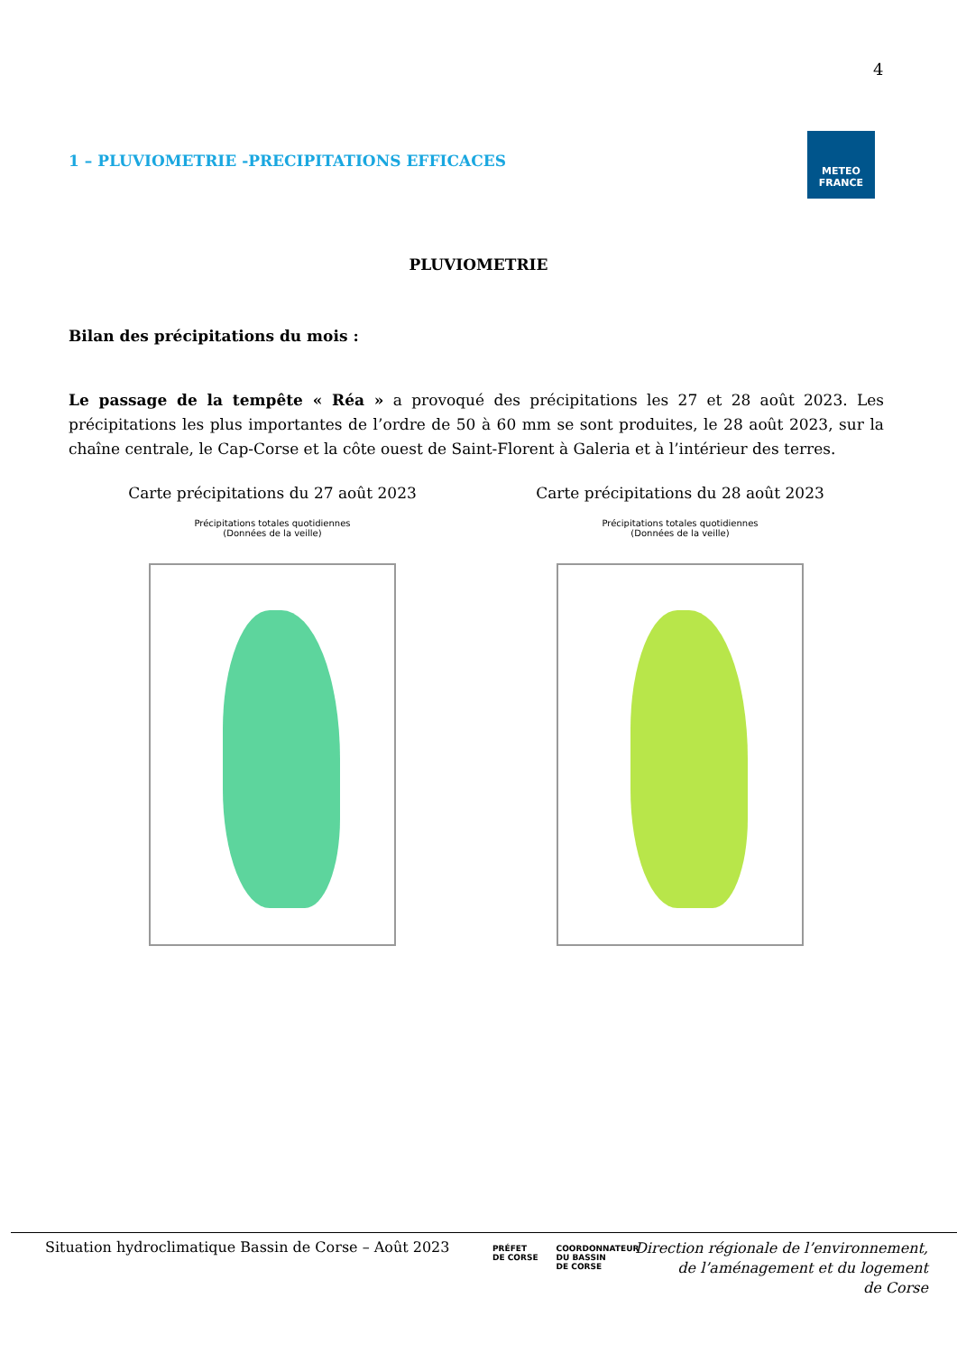4
1 – PLUVIOMETRIE -PRECIPITATIONS EFFICACES
METEO
FRANCE
PLUVIOMETRIE
Bilan des précipitations du mois :
Le passage de la tempête « Réa » a provoqué des précipitations les 27 et 28 août 2023. Les précipitations les plus importantes de l’ordre de 50 à 60 mm se sont produites, le 28 août 2023, sur la chaîne centrale, le Cap-Corse et la côte ouest de Saint-Florent à Galeria et à l’intérieur des terres.
Carte précipitations du 27 août 2023
Précipitations totales quotidiennes
(Données de la veille)
Carte précipitations du 28 août 2023
Précipitations totales quotidiennes
(Données de la veille)
Situation hydroclimatique Bassin de Corse – Août 2023
PRÉFET
DE CORSE
COORDONNATEUR
DU BASSIN
DE CORSE
Direction régionale de l’environnement,
de l’aménagement et du logement
de Corse